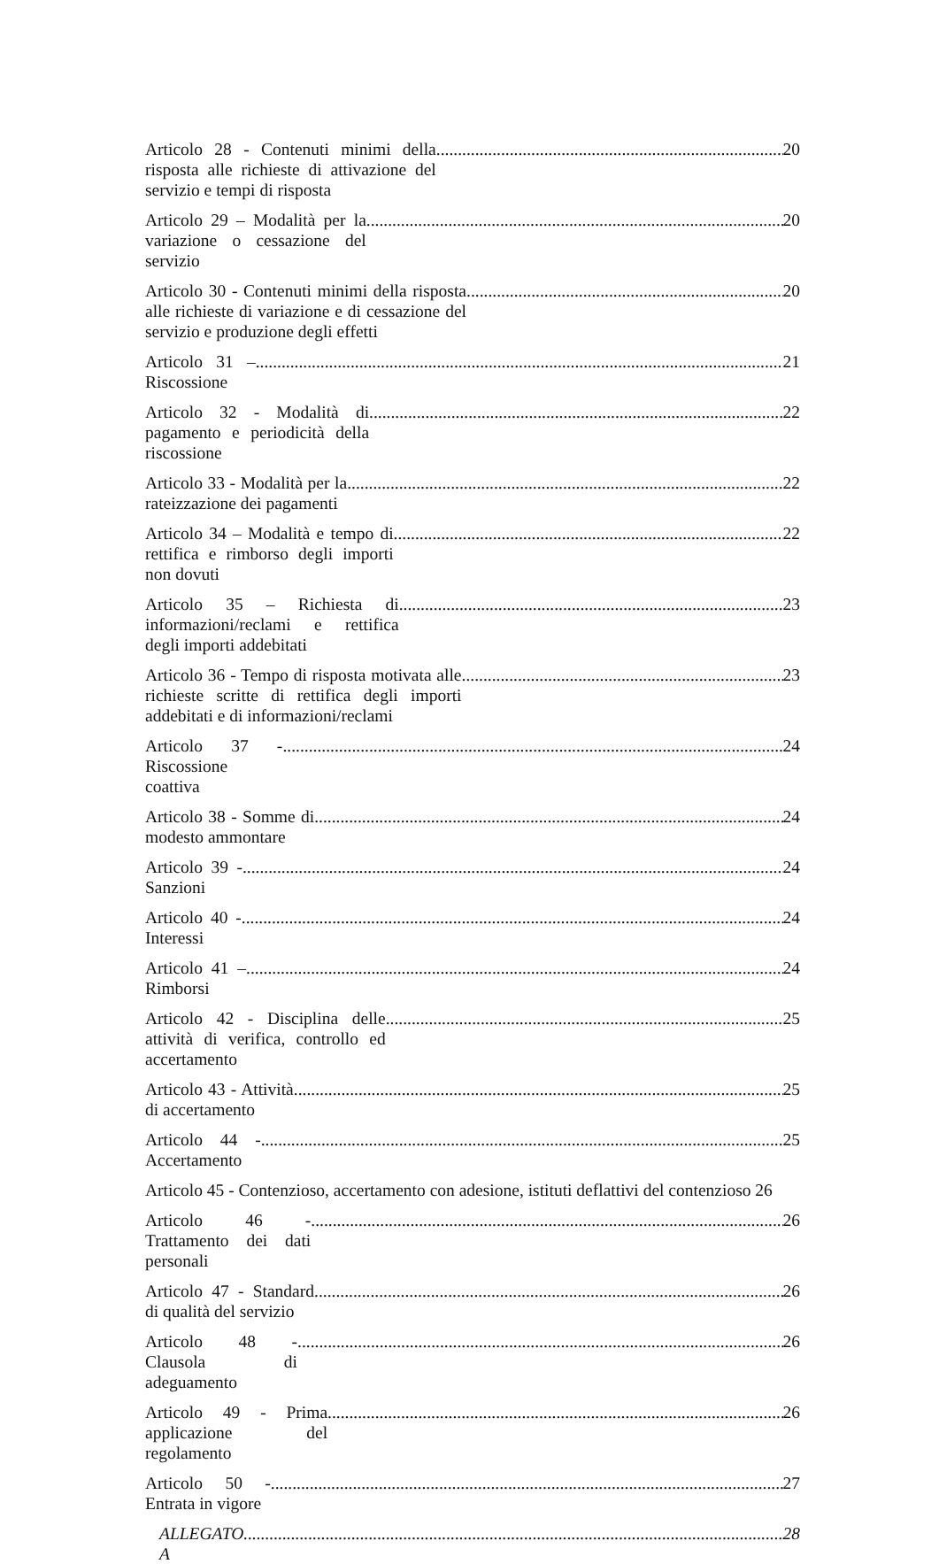Articolo 28 - Contenuti minimi della risposta alle richieste di attivazione del servizio e tempi di risposta 20
Articolo 29 – Modalità per la variazione o cessazione del servizio 20
Articolo 30 - Contenuti minimi della risposta alle richieste di variazione e di cessazione del servizio e produzione degli effetti 20
Articolo 31 – Riscossione 21
Articolo 32 - Modalità di pagamento e periodicità della riscossione 22
Articolo 33 - Modalità per la rateizzazione dei pagamenti 22
Articolo 34 – Modalità e tempo di rettifica e rimborso degli importi non dovuti 22
Articolo 35 – Richiesta di informazioni/reclami e rettifica degli importi addebitati 23
Articolo 36 - Tempo di risposta motivata alle richieste scritte di rettifica degli importi addebitati e di informazioni/reclami 23
Articolo 37 - Riscossione coattiva 24
Articolo 38 - Somme di modesto ammontare 24
Articolo 39 - Sanzioni 24
Articolo 40 - Interessi 24
Articolo 41 – Rimborsi 24
Articolo 42 - Disciplina delle attività di verifica, controllo ed accertamento 25
Articolo 43 - Attività di accertamento 25
Articolo 44 - Accertamento 25
Articolo 45 - Contenzioso, accertamento con adesione, istituti deflattivi del contenzioso 26
Articolo 46 - Trattamento dei dati personali 26
Articolo 47 - Standard di qualità del servizio 26
Articolo 48 - Clausola di adeguamento 26
Articolo 49 - Prima applicazione del regolamento 26
Articolo 50 - Entrata in vigore 27
ALLEGATO A 28